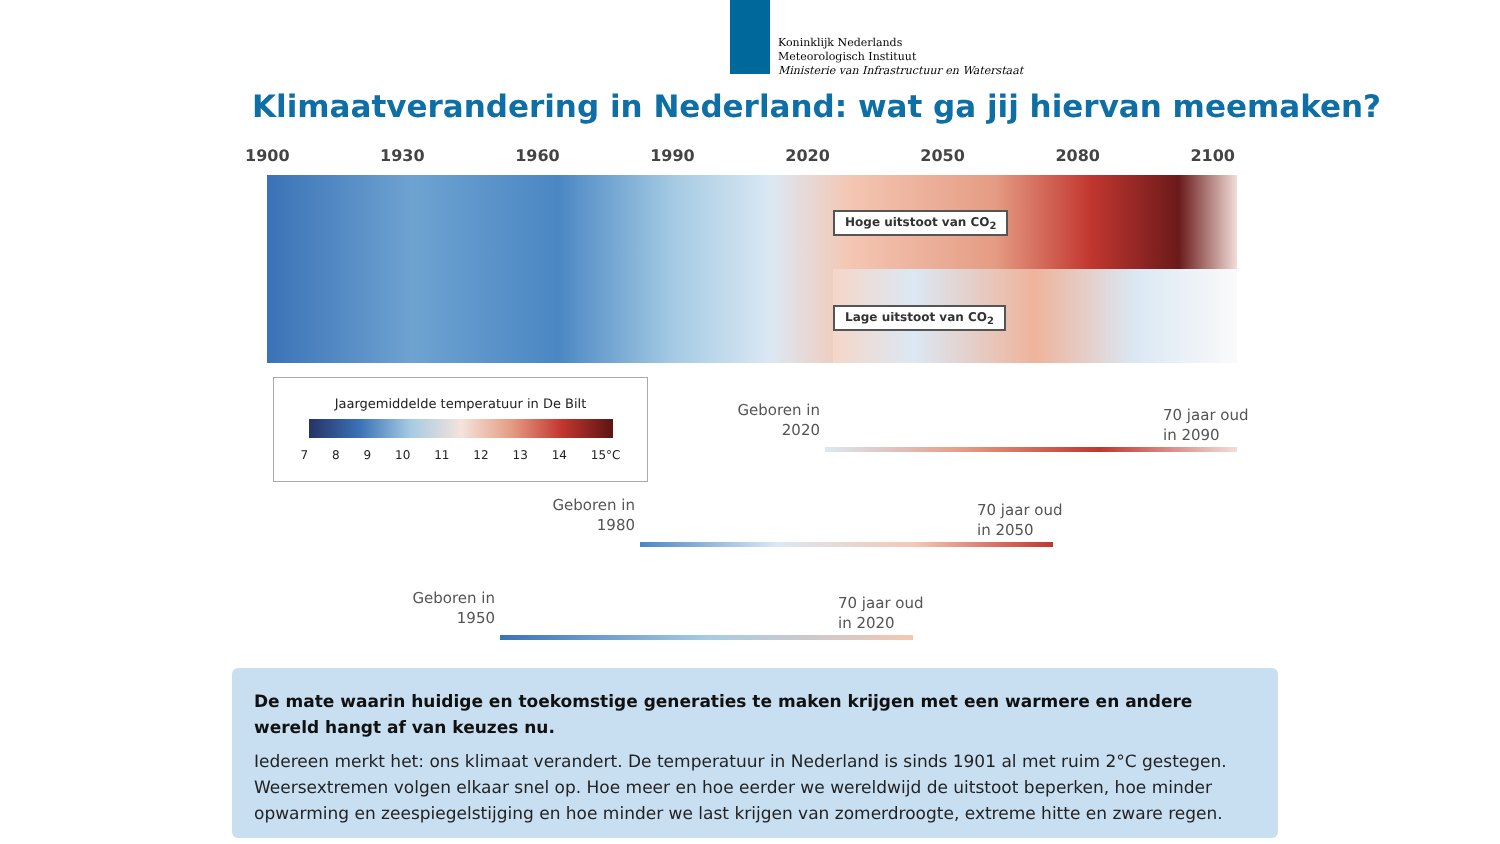Koninklijk Nederlands
Meteorologisch Instituut
Ministerie van Infrastructuur en Waterstaat
Klimaatverandering in Nederland: wat ga jij hiervan meemaken?
1900 1930 1960 1990 2020 2050 2080 2100
Hoge uitstoot van CO<sub>2</sub>
Lage uitstoot van CO<sub>2</sub>
Jaargemiddelde temperatuur in De Bilt
7 8 9 10 11 12 13 14 15°C
Geboren in
2020
70 jaar oud
in 2090
Geboren in
1980
70 jaar oud
in 2050
Geboren in
1950
70 jaar oud
in 2020
De mate waarin huidige en toekomstige generaties te maken krijgen met een warmere en andere wereld hangt af van keuzes nu.
Iedereen merkt het: ons klimaat verandert. De temperatuur in Nederland is sinds 1901 al met ruim 2°C gestegen. Weersextremen volgen elkaar snel op. Hoe meer en hoe eerder we wereldwijd de uitstoot beperken, hoe minder opwarming en zeespiegelstijging en hoe minder we last krijgen van zomerdroogte, extreme hitte en zware regen.